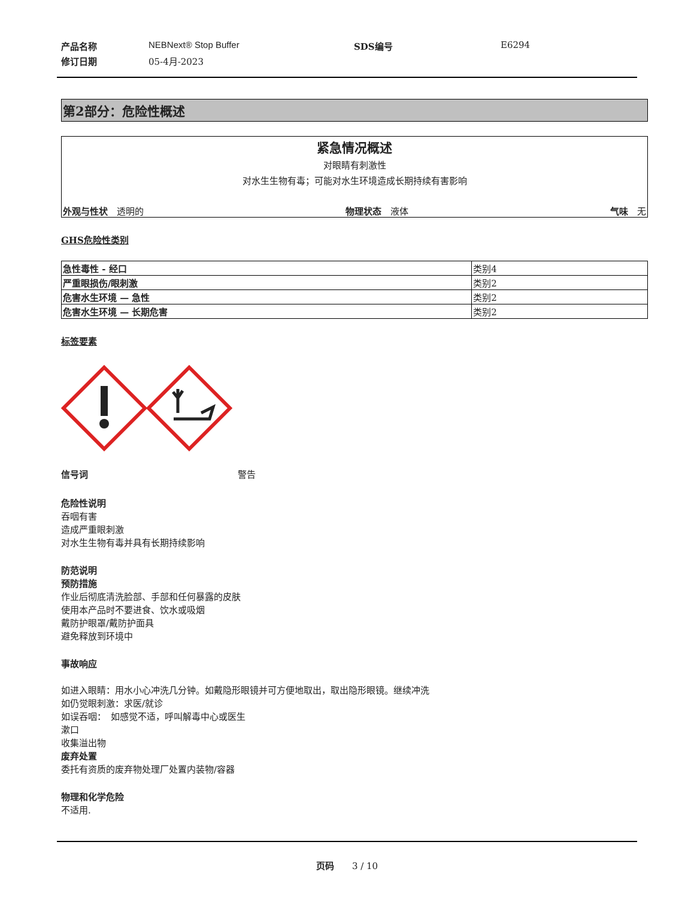产品名称 NEBNext® Stop Buffer SDS编号 E6294 修订日期 05-4月-2023
第2部分：危险性概述
紧急情况概述
对眼睛有刺激性
对水生生物有毒；可能对水生环境造成长期持续有害影响
外观与性状　透明的 物理状态　液体 气味　无
GHS危险性类别
| 急性毒性 - 经口 | 类别4 |
| 严重眼损伤/眼刺激 | 类别2 |
| 危害水生环境 — 急性 | 类别2 |
| 危害水生环境 — 长期危害 | 类别2 |
标签要素
信号词 警告
危险性说明
吞咽有害
造成严重眼刺激
对水生生物有毒并具有长期持续影响
防范说明
预防措施
作业后彻底清洗脸部、手部和任何暴露的皮肤
使用本产品时不要进食、饮水或吸烟
戴防护眼罩/戴防护面具
避免释放到环境中
事故响应
如进入眼睛：用水小心冲洗几分钟。如戴隐形眼镜并可方便地取出，取出隐形眼镜。继续冲洗
如仍觉眼刺激：求医/就诊
如误吞咽：　如感觉不适，呼叫解毒中心或医生
漱口
收集溢出物
废弃处置
委托有资质的废弃物处理厂处置内装物/容器
物理和化学危险
不适用.
页码　　3 / 10